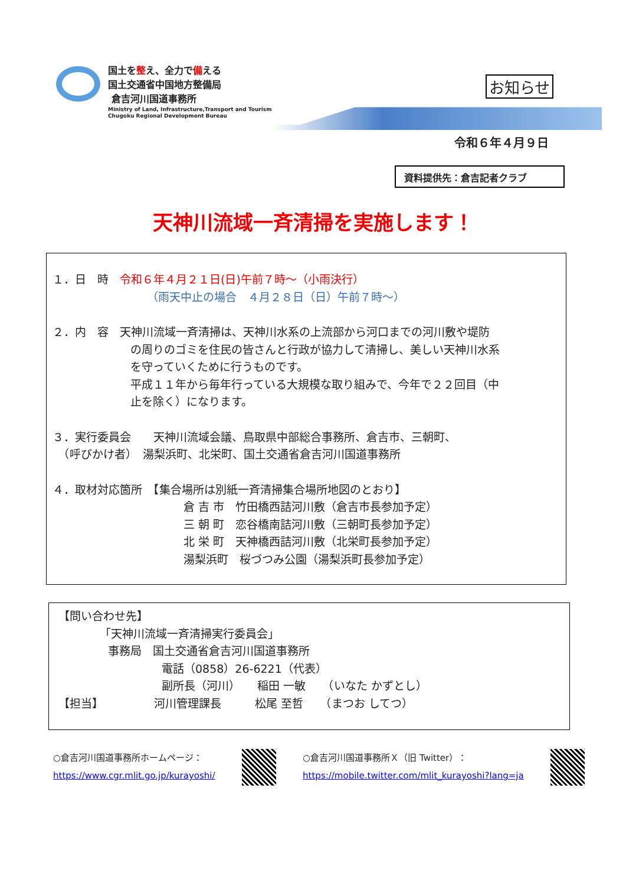国土を整え、全力で備える
国土交通省中国地方整備局
倉吉河川国道事務所
Ministry of Land, Infrastructure,Transport and Tourism
Chugoku Regional Development Bureau
お知らせ
令和６年４月９日
資料提供先：倉吉記者クラブ
天神川流域一斉清掃を実施します！
１．日　時　令和６年４月２１日(日)午前７時～（小雨決行）
（雨天中止の場合　４月２８日（日）午前７時～）
２．内　容　天神川流域一斉清掃は、天神川水系の上流部から河口までの河川敷や堤防
の周りのゴミを住民の皆さんと行政が協力して清掃し、美しい天神川水系
を守っていくために行うものです。
平成１１年から毎年行っている大規模な取り組みで、今年で２２回目（中
止を除く）になります。
３．実行委員会　　天神川流域会議、鳥取県中部総合事務所、倉吉市、三朝町、
　（呼びかけ者）　湯梨浜町、北栄町、国土交通省倉吉河川国道事務所
４．取材対応箇所　【集合場所は別紙一斉清掃集合場所地図のとおり】
倉 吉 市　竹田橋西詰河川敷（倉吉市長参加予定）
三 朝 町　恋谷橋南詰河川敷（三朝町長参加予定）
北 栄 町　天神橋西詰河川敷（北栄町長参加予定）
湯梨浜町　桜づつみ公園（湯梨浜町長参加予定）
【問い合わせ先】
「天神川流域一斉清掃実行委員会」
事務局　国土交通省倉吉河川国道事務所
電話（0858）26-6221（代表）
副所長（河川）　　稲田 一敏　　（いなた かずとし）
【担当】　　　　　河川管理課長　　　松尾 至哲　　（まつお してつ）
○倉吉河川国道事務所ホームページ：
https://www.cgr.mlit.go.jp/kurayoshi/
○倉吉河川国道事務所Ｘ（旧 Twitter）：
https://mobile.twitter.com/mlit_kurayoshi?lang=ja